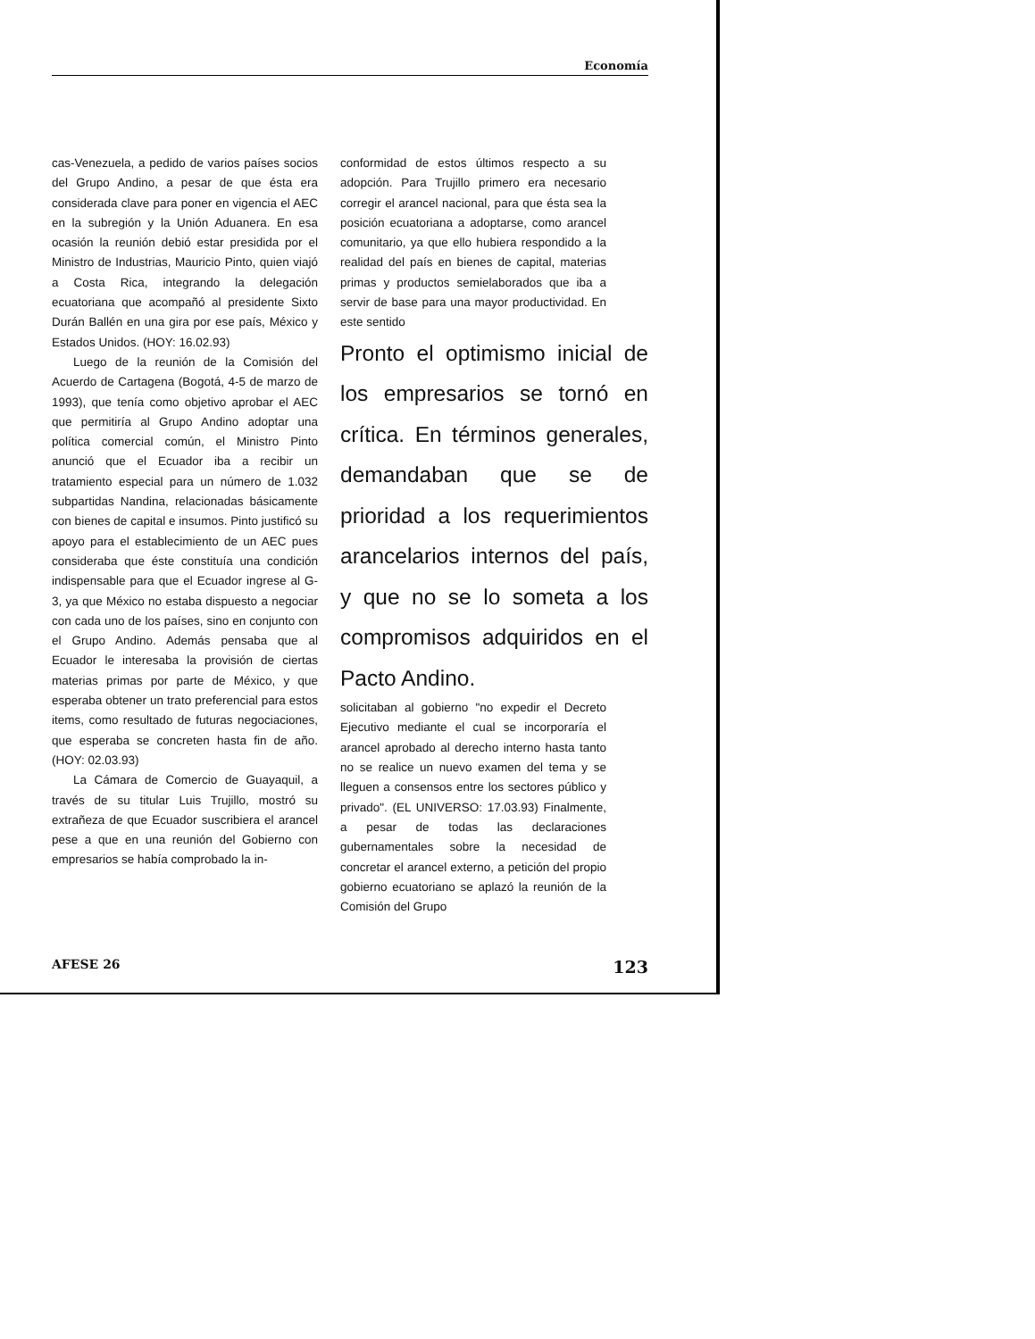Economía
cas-Venezuela, a pedido de varios países socios del Grupo Andino, a pesar de que ésta era considerada clave para poner en vigencia el AEC en la subregión y la Unión Aduanera. En esa ocasión la reunión debió estar presidida por el Ministro de Industrias, Mauricio Pinto, quien viajó a Costa Rica, integrando la delegación ecuatoriana que acompañó al presidente Sixto Durán Ballén en una gira por ese país, México y Estados Unidos. (HOY: 16.02.93)
Luego de la reunión de la Comisión del Acuerdo de Cartagena (Bogotá, 4-5 de marzo de 1993), que tenía como objetivo aprobar el AEC que permitiría al Grupo Andino adoptar una política comercial común, el Ministro Pinto anunció que el Ecuador iba a recibir un tratamiento especial para un número de 1.032 subpartidas Nandina, relacionadas básicamente con bienes de capital e insumos. Pinto justificó su apoyo para el establecimiento de un AEC pues consideraba que éste constituía una condición indispensable para que el Ecuador ingrese al G-3, ya que México no estaba dispuesto a negociar con cada uno de los países, sino en conjunto con el Grupo Andino. Además pensaba que al Ecuador le interesaba la provisión de ciertas materias primas por parte de México, y que esperaba obtener un trato preferencial para estos items, como resultado de futuras negociaciones, que esperaba se concreten hasta fin de año. (HOY: 02.03.93)
La Cámara de Comercio de Guayaquil, a través de su titular Luis Trujillo, mostró su extrañeza de que Ecuador suscribiera el arancel pese a que en una reunión del Gobierno con empresarios se había comprobado la in-
conformidad de estos últimos respecto a su adopción. Para Trujillo primero era necesario corregir el arancel nacional, para que ésta sea la posición ecuatoriana a adoptarse, como arancel comunitario, ya que ello hubiera respondido a la realidad del país en bienes de capital, materias primas y productos semielaborados que iba a servir de base para una mayor productividad. En este sentido
Pronto el optimismo inicial de los empresarios se tornó en crítica. En términos generales, demandaban que se de prioridad a los requerimientos arancelarios internos del país, y que no se lo someta a los compromisos adquiridos en el Pacto Andino.
solicitaban al gobierno "no expedir el Decreto Ejecutivo mediante el cual se incorporaría el arancel aprobado al derecho interno hasta tanto no se realice un nuevo examen del tema y se lleguen a consensos entre los sectores público y privado". (EL UNIVERSO: 17.03.93) Finalmente, a pesar de todas las declaraciones gubernamentales sobre la necesidad de concretar el arancel externo, a petición del propio gobierno ecuatoriano se aplazó la reunión de la Comisión del Grupo
AFESE 26 123